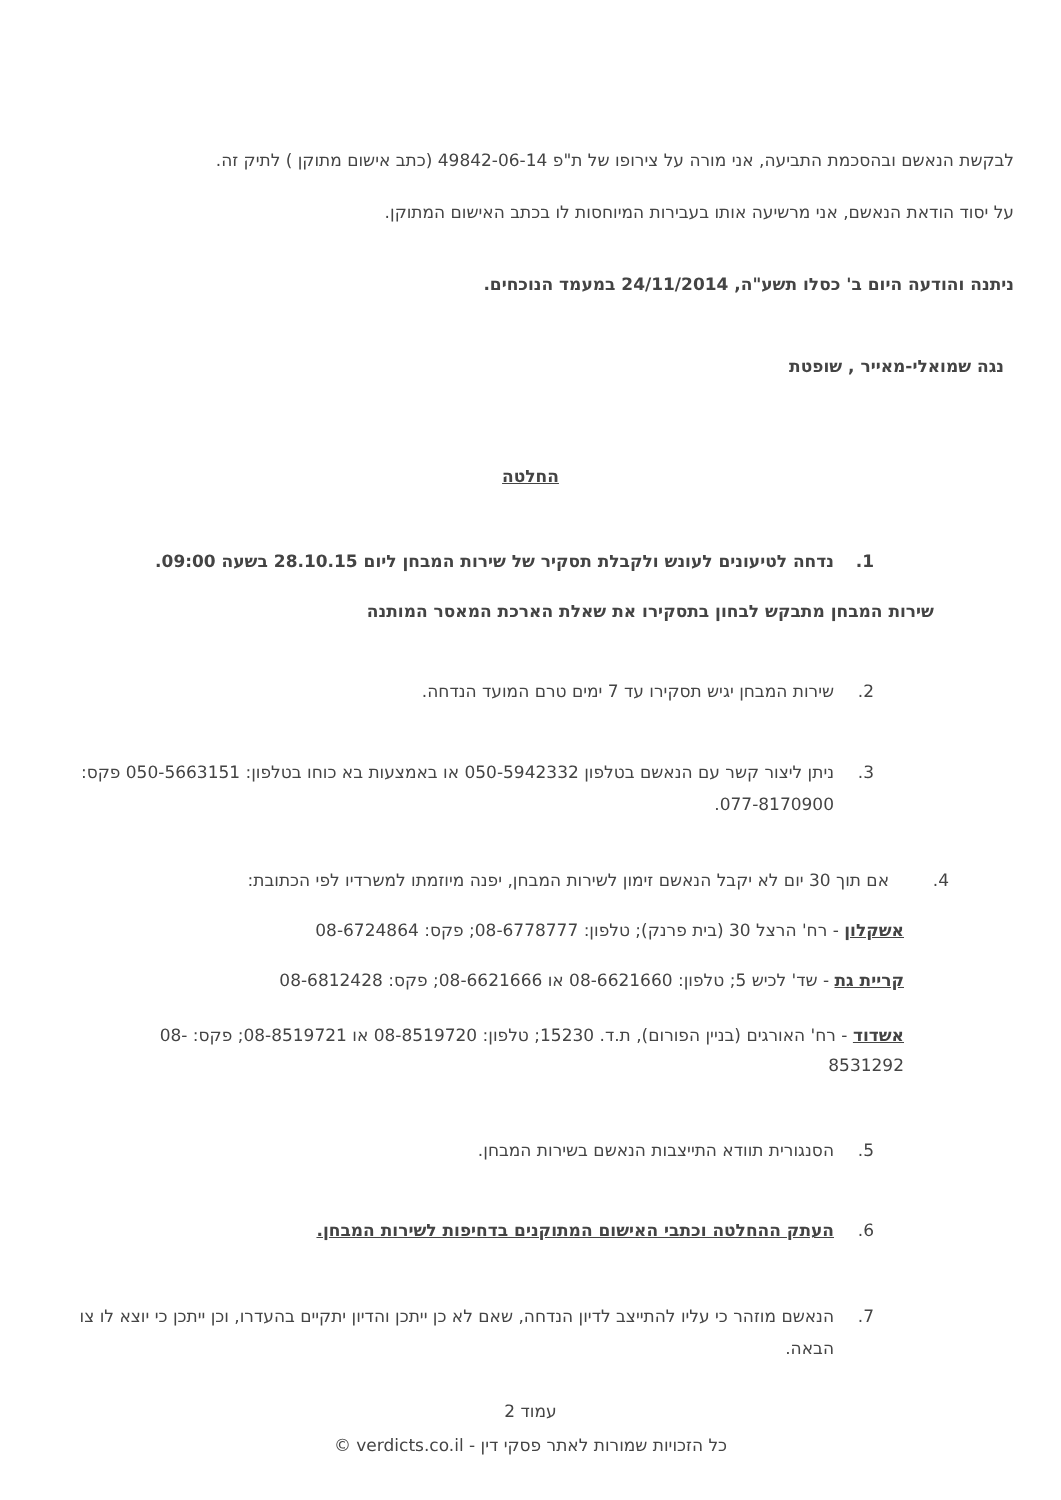לבקשת הנאשם ובהסכמת התביעה, אני מורה על צירופו של ת"פ 49842-06-14 (כתב אישום מתוקן ) לתיק זה.
על יסוד הודאת הנאשם, אני מרשיעה אותו בעבירות המיוחסות לו בכתב האישום המתוקן.
ניתנה והודעה היום ב' כסלו תשע"ה, 24/11/2014 במעמד הנוכחים.
נגה שמואלי-מאייר , שופטת
החלטה
1. נדחה לטיעונים לעונש ולקבלת תסקיר של שירות המבחן ליום 28.10.15 בשעה 09:00.
שירות המבחן מתבקש לבחון בתסקירו את שאלת הארכת המאסר המותנה
2. שירות המבחן יגיש תסקירו עד 7 ימים טרם המועד הנדחה.
3. ניתן ליצור קשר עם הנאשם בטלפון 050-5942332 או באמצעות בא כוחו בטלפון: 050-5663151 פקס: 077-8170900.
4. אם תוך 30 יום לא יקבל הנאשם זימון לשירות המבחן, יפנה מיוזמתו למשרדיו לפי הכתובת:
אשקלון - רח' הרצל 30 (בית פרנק); טלפון: 08-6778777; פקס: 08-6724864
קריית גת - שד' לכיש 5; טלפון: 08-6621660 או 08-6621666; פקס: 08-6812428
אשדוד - רח' האורגים (בניין הפורום), ת.ד. 15230; טלפון: 08-8519720 או 08-8519721; פקס: 08-8531292
5. הסנגורית תוודא התייצבות הנאשם בשירות המבחן.
6. העתק ההחלטה וכתבי האישום המתוקנים בדחיפות לשירות המבחן.
7. הנאשם מוזהר כי עליו להתייצב לדיון הנדחה, שאם לא כן ייתכן והדיון יתקיים בהעדרו, וכן ייתכן כי יוצא לו צו הבאה.
עמוד 2
כל הזכויות שמורות לאתר פסקי דין - verdicts.co.il ©